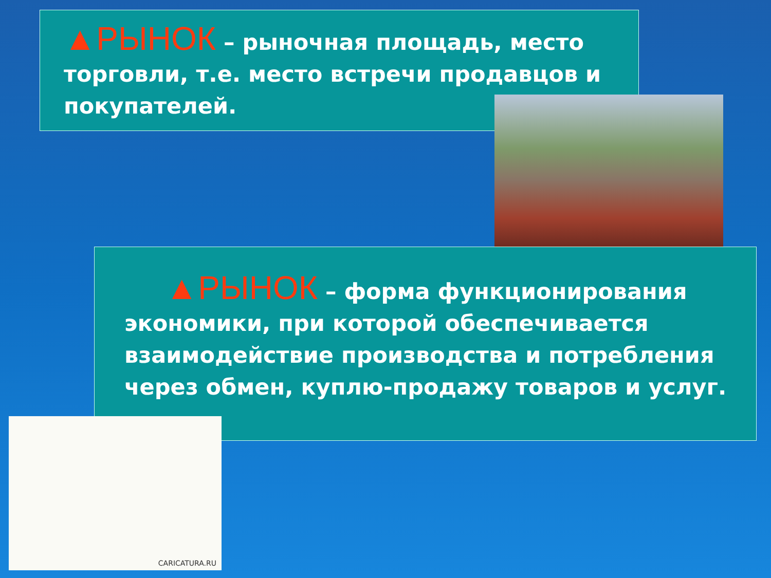▲РЫНОК – рыночная площадь, место торговли, т.е. место встречи продавцов и покупателей.
▲РЫНОК – форма функционирования экономики, при которой обеспечивается взаимодействие производства и потребления через обмен, куплю-продажу товаров и услуг.
CARICATURA.RU